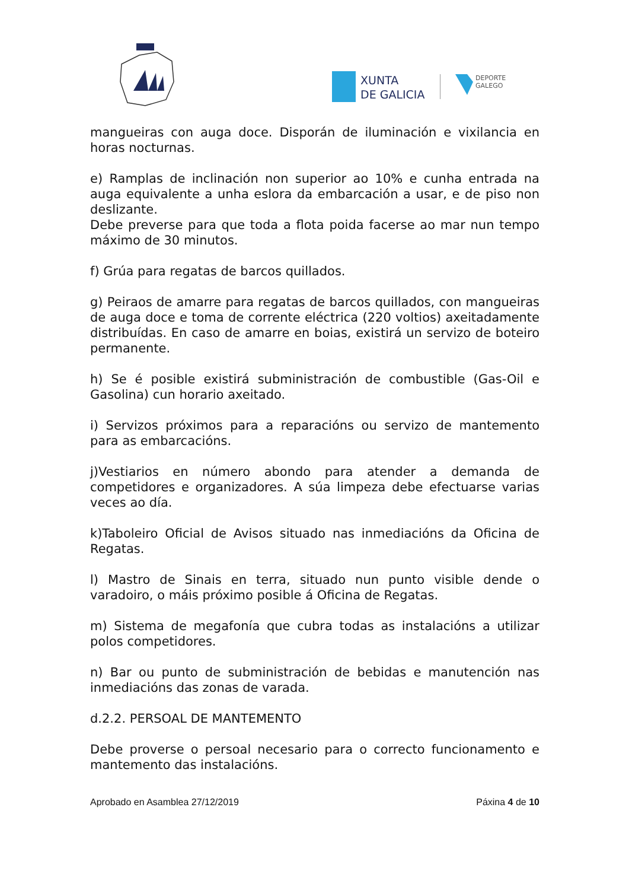XUNTA
DE GALICIA
DEPORTE
GALEGO
mangueiras con auga doce. Disporán de iluminación e vixilancia en horas nocturnas.
e) Ramplas de inclinación non superior ao 10% e cunha entrada na auga equivalente a unha eslora da embarcación a usar, e de piso non deslizante.
Debe preverse para que toda a flota poida facerse ao mar nun tempo máximo de 30 minutos.
f) Grúa para regatas de barcos quillados.
g) Peiraos de amarre para regatas de barcos quillados, con mangueiras de auga doce e toma de corrente eléctrica (220 voltios) axeitadamente distribuídas. En caso de amarre en boias, existirá un servizo de boteiro permanente.
h) Se é posible existirá subministración de combustible (Gas-Oil e Gasolina) cun horario axeitado.
i) Servizos próximos para a reparacións ou servizo de mantemento para as embarcacións.
j)Vestiarios en número abondo para atender a demanda de competidores e organizadores. A súa limpeza debe efectuarse varias veces ao día.
k)Taboleiro Oficial de Avisos situado nas inmediacións da Oficina de Regatas.
l) Mastro de Sinais en terra, situado nun punto visible dende o varadoiro, o máis próximo posible á Oficina de Regatas.
m) Sistema de megafonía que cubra todas as instalacións a utilizar polos competidores.
n) Bar ou punto de subministración de bebidas e manutención nas inmediacións das zonas de varada.
d.2.2. PERSOAL DE MANTEMENTO
Debe proverse o persoal necesario para o correcto funcionamento e mantemento das instalacións.
Aprobado en Asamblea 27/12/2019 Páxina 4 de 10